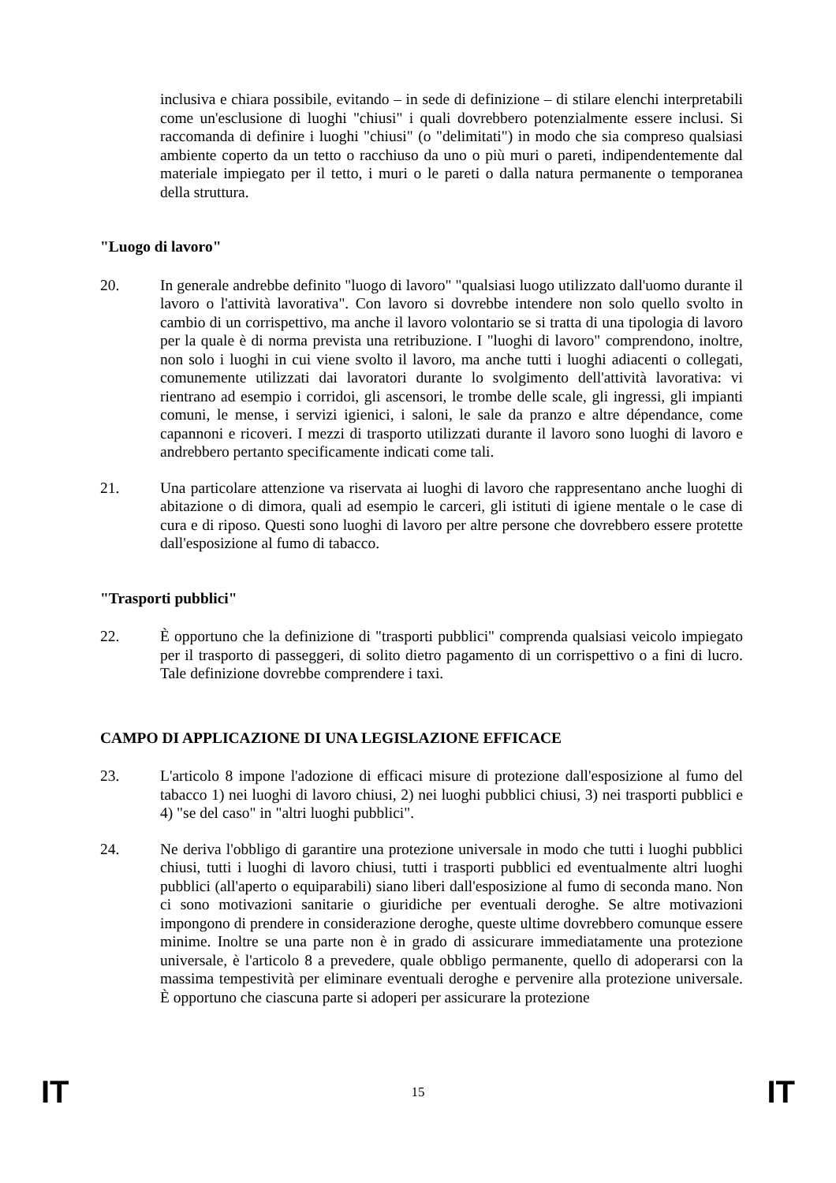inclusiva e chiara possibile, evitando – in sede di definizione – di stilare elenchi interpretabili come un'esclusione di luoghi "chiusi" i quali dovrebbero potenzialmente essere inclusi. Si raccomanda di definire i luoghi "chiusi" (o "delimitati") in modo che sia compreso qualsiasi ambiente coperto da un tetto o racchiuso da uno o più muri o pareti, indipendentemente dal materiale impiegato per il tetto, i muri o le pareti o dalla natura permanente o temporanea della struttura.
"Luogo di lavoro"
20. In generale andrebbe definito "luogo di lavoro" "qualsiasi luogo utilizzato dall'uomo durante il lavoro o l'attività lavorativa". Con lavoro si dovrebbe intendere non solo quello svolto in cambio di un corrispettivo, ma anche il lavoro volontario se si tratta di una tipologia di lavoro per la quale è di norma prevista una retribuzione. I "luoghi di lavoro" comprendono, inoltre, non solo i luoghi in cui viene svolto il lavoro, ma anche tutti i luoghi adiacenti o collegati, comunemente utilizzati dai lavoratori durante lo svolgimento dell'attività lavorativa: vi rientrano ad esempio i corridoi, gli ascensori, le trombe delle scale, gli ingressi, gli impianti comuni, le mense, i servizi igienici, i saloni, le sale da pranzo e altre dépendance, come capannoni e ricoveri. I mezzi di trasporto utilizzati durante il lavoro sono luoghi di lavoro e andrebbero pertanto specificamente indicati come tali.
21. Una particolare attenzione va riservata ai luoghi di lavoro che rappresentano anche luoghi di abitazione o di dimora, quali ad esempio le carceri, gli istituti di igiene mentale o le case di cura e di riposo. Questi sono luoghi di lavoro per altre persone che dovrebbero essere protette dall'esposizione al fumo di tabacco.
"Trasporti pubblici"
22. È opportuno che la definizione di "trasporti pubblici" comprenda qualsiasi veicolo impiegato per il trasporto di passeggeri, di solito dietro pagamento di un corrispettivo o a fini di lucro. Tale definizione dovrebbe comprendere i taxi.
CAMPO DI APPLICAZIONE DI UNA LEGISLAZIONE EFFICACE
23. L'articolo 8 impone l'adozione di efficaci misure di protezione dall'esposizione al fumo del tabacco 1) nei luoghi di lavoro chiusi, 2) nei luoghi pubblici chiusi, 3) nei trasporti pubblici e 4) "se del caso" in "altri luoghi pubblici".
24. Ne deriva l'obbligo di garantire una protezione universale in modo che tutti i luoghi pubblici chiusi, tutti i luoghi di lavoro chiusi, tutti i trasporti pubblici ed eventualmente altri luoghi pubblici (all'aperto o equiparabili) siano liberi dall'esposizione al fumo di seconda mano. Non ci sono motivazioni sanitarie o giuridiche per eventuali deroghe. Se altre motivazioni impongono di prendere in considerazione deroghe, queste ultime dovrebbero comunque essere minime. Inoltre se una parte non è in grado di assicurare immediatamente una protezione universale, è l'articolo 8 a prevedere, quale obbligo permanente, quello di adoperarsi con la massima tempestività per eliminare eventuali deroghe e pervenire alla protezione universale. È opportuno che ciascuna parte si adoperi per assicurare la protezione
IT 15 IT